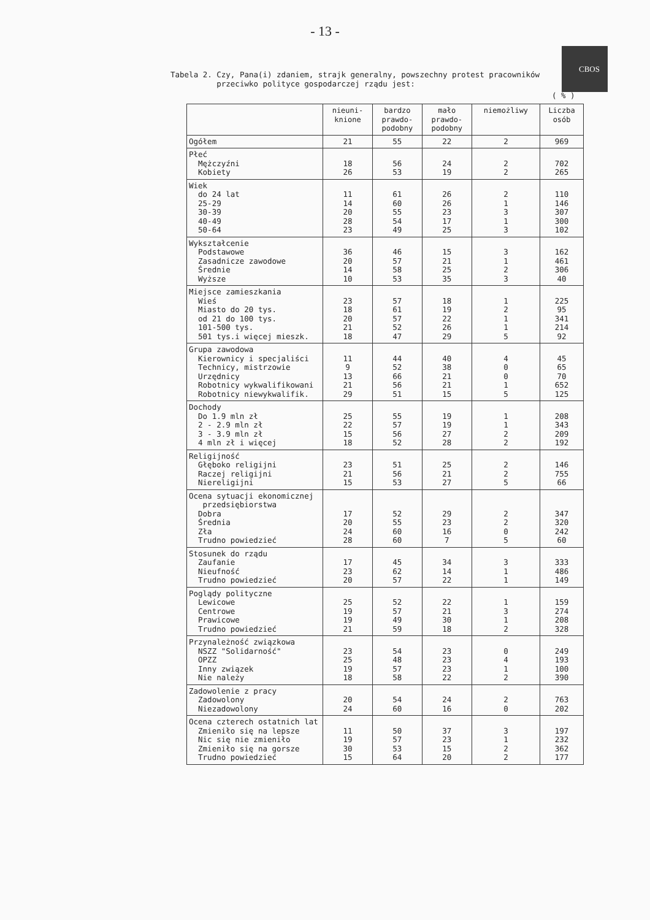- 13 -
CBOS
Tabela 2. Czy, Pana(i) zdaniem, strajk generalny, powszechny protest pracowników
przeciwko polityce gospodarczej rządu jest:
( % )
| | nieuni- knione | bardzo prawdo- podobny | mało prawdo- podobny | niemożliwy | Liczba osób |
| --- | --- | --- | --- | --- | --- |
| Ogółem | 21 | 55 | 22 | 2 | 969 |
| Płeć Mężczyźni Kobiety | 18 26 | 56 53 | 24 19 | 2 2 | 702 265 |
| Wiek do 24 lat 25-29 30-39 40-49 50-64 | 11 14 20 28 23 | 61 60 55 54 49 | 26 26 23 17 25 | 2 1 3 1 3 | 110 146 307 300 102 |
| Wykształcenie Podstawowe Zasadnicze zawodowe Średnie Wyższe | 36 20 14 10 | 46 57 58 53 | 15 21 25 35 | 3 1 2 3 | 162 461 306 40 |
| Miejsce zamieszkania Wieś Miasto do 20 tys. od 21 do 100 tys. 101-500 tys. 501 tys.i więcej mieszk. | 23 18 20 21 18 | 57 61 57 52 47 | 18 19 22 26 29 | 1 2 1 1 5 | 225 95 341 214 92 |
| Grupa zawodowa Kierownicy i specjaliści Technicy, mistrzowie Urzędnicy Robotnicy wykwalifikowani Robotnicy niewykwalifik. | 11 9 13 21 29 | 44 52 66 56 51 | 40 38 21 21 15 | 4 0 0 1 5 | 45 65 70 652 125 |
| Dochody Do 1.9 mln zł 2 - 2.9 mln zł 3 - 3.9 mln zł 4 mln zł i więcej | 25 22 15 18 | 55 57 56 52 | 19 19 27 28 | 1 1 2 2 | 208 343 209 192 |
| Religijność Głęboko religijni Raczej religijni Niereligijni | 23 21 15 | 51 56 53 | 25 21 27 | 2 2 5 | 146 755 66 |
| Ocena sytuacji ekonomicznej przedsiębiorstwa Dobra Średnia Zła Trudno powiedzieć | 17 20 24 28 | 52 55 60 60 | 29 23 16 7 | 2 2 0 5 | 347 320 242 60 |
| Stosunek do rządu Zaufanie Nieufność Trudno powiedzieć | 17 23 20 | 45 62 57 | 34 14 22 | 3 1 1 | 333 486 149 |
| Poglądy polityczne Lewicowe Centrowe Prawicowe Trudno powiedzieć | 25 19 19 21 | 52 57 49 59 | 22 21 30 18 | 1 3 1 2 | 159 274 208 328 |
| Przynależność związkowa NSZZ "Solidarność" OPZZ Inny związek Nie należy | 23 25 19 18 | 54 48 57 58 | 23 23 23 22 | 0 4 1 2 | 249 193 100 390 |
| Zadowolenie z pracy Zadowolony Niezadowolony | 20 24 | 54 60 | 24 16 | 2 0 | 763 202 |
| Ocena czterech ostatnich lat Zmieniło się na lepsze Nic się nie zmieniło Zmieniło się na gorsze Trudno powiedzieć | 11 19 30 15 | 50 57 53 64 | 37 23 15 20 | 3 1 2 2 | 197 232 362 177 |